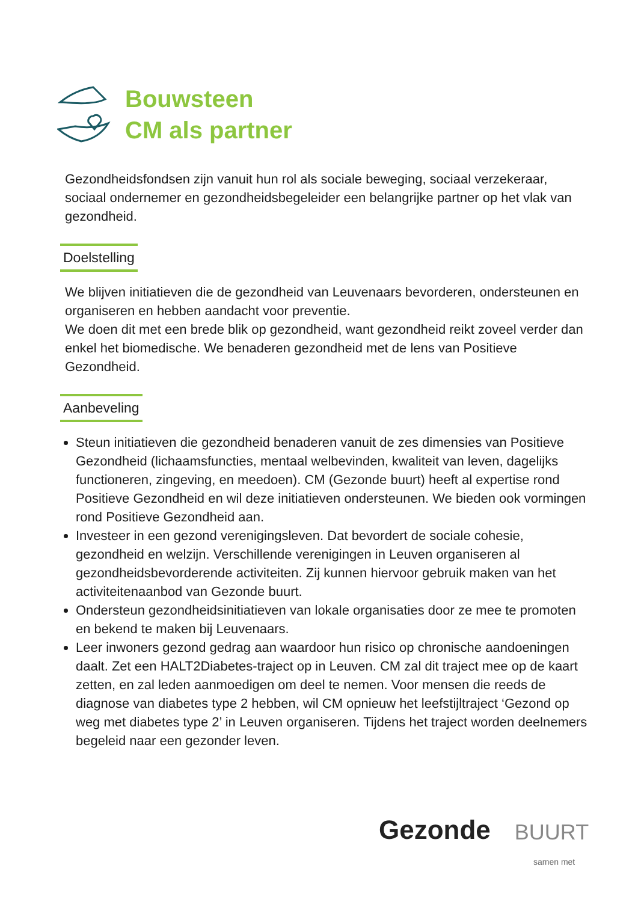Bouwsteen
CM als partner
Gezondheidsfondsen zijn vanuit hun rol als sociale beweging, sociaal verzekeraar, sociaal ondernemer en gezondheidsbegeleider een belangrijke partner op het vlak van gezondheid.
Doelstelling
We blijven initiatieven die de gezondheid van Leuvenaars bevorderen, ondersteunen en organiseren en hebben aandacht voor preventie.
We doen dit met een brede blik op gezondheid, want gezondheid reikt zoveel verder dan enkel het biomedische. We benaderen gezondheid met de lens van Positieve Gezondheid.
Aanbeveling
Steun initiatieven die gezondheid benaderen vanuit de zes dimensies van Positieve Gezondheid (lichaamsfuncties, mentaal welbevinden, kwaliteit van leven, dagelijks functioneren, zingeving, en meedoen). CM (Gezonde buurt) heeft al expertise rond Positieve Gezondheid en wil deze initiatieven ondersteunen. We bieden ook vormingen rond Positieve Gezondheid aan.
Investeer in een gezond verenigingsleven. Dat bevordert de sociale cohesie, gezondheid en welzijn. Verschillende verenigingen in Leuven organiseren al gezondheidsbevorderende activiteiten. Zij kunnen hiervoor gebruik maken van het activiteitenaanbod van Gezonde buurt.
Ondersteun gezondheidsinitiatieven van lokale organisaties door ze mee te promoten en bekend te maken bij Leuvenaars.
Leer inwoners gezond gedrag aan waardoor hun risico op chronische aandoeningen daalt. Zet een HALT2Diabetes-traject op in Leuven. CM zal dit traject mee op de kaart zetten, en zal leden aanmoedigen om deel te nemen. Voor mensen die reeds de diagnose van diabetes type 2 hebben, wil CM opnieuw het leefstijltraject ‘Gezond op weg met diabetes type 2’ in Leuven organiseren. Tijdens het traject worden deelnemers begeleid naar een gezonder leven.
Gezonde BUURT
samen met